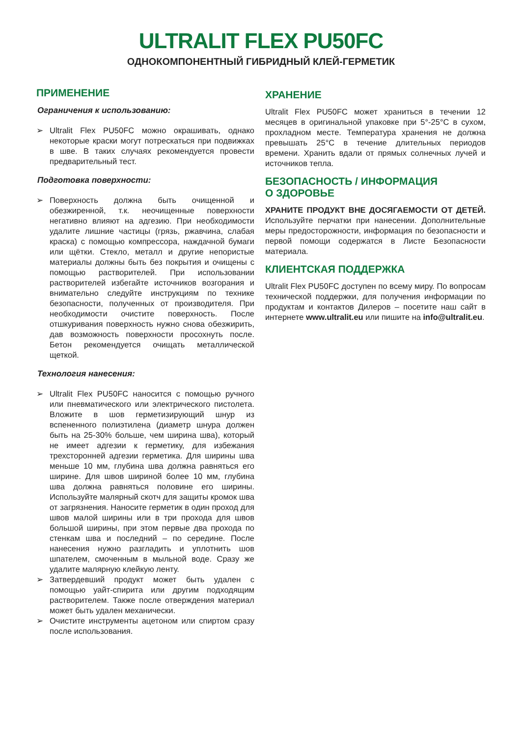ULTRALIT FLEX PU50FC
ОДНОКОМПОНЕНТНЫЙ ГИБРИДНЫЙ КЛЕЙ-ГЕРМЕТИК
ПРИМЕНЕНИЕ
Ограничения к использованию:
➢ Ultralit Flex PU50FC можно окрашивать, однако некоторые краски могут потрескаться при подвижках в шве. В таких случаях рекомендуется провести предварительный тест.
Подготовка поверхности:
➢ Поверхность должна быть очищенной и обезжиренной, т.к. неочищенные поверхности негативно влияют на адгезию. При необходимости удалите лишние частицы (грязь, ржавчина, слабая краска) с помощью компрессора, наждачной бумаги или щётки. Стекло, металл и другие непористые материалы должны быть без покрытия и очищены с помощью растворителей. При использовании растворителей избегайте источников возгорания и внимательно следуйте инструкциям по технике безопасности, полученных от производителя. При необходимости очистите поверхность. После отшкуривания поверхность нужно снова обезжирить, дав возможность поверхности просохнуть после. Бетон рекомендуется очищать металлической щеткой.
Технология нанесения:
➢ Ultralit Flex PU50FC наносится с помощью ручного или пневматического или электрического пистолета. Вложите в шов герметизирующий шнур из вспененного полиэтилена (диаметр шнура должен быть на 25-30% больше, чем ширина шва), который не имеет адгезии к герметику, для избежания трехсторонней адгезии герметика. Для ширины шва меньше 10 мм, глубина шва должна равняться его ширине. Для швов шириной более 10 мм, глубина шва должна равняться половине его ширины. Используйте малярный скотч для защиты кромок шва от загрязнения. Наносите герметик в один проход для швов малой ширины или в три прохода для швов большой ширины, при этом первые два прохода по стенкам шва и последний – по середине. После нанесения нужно разгладить и уплотнить шов шпателем, смоченным в мыльной воде. Сразу же удалите малярную клейкую ленту.
➢ Затвердевший продукт может быть удален с помощью уайт-спирита или другим подходящим растворителем. Также после отверждения материал может быть удален механически.
➢ Очистите инструменты ацетоном или спиртом сразу после использования.
ХРАНЕНИЕ
Ultralit Flex PU50FC может храниться в течении 12 месяцев в оригинальной упаковке при 5°-25°C в сухом, прохладном месте. Температура хранения не должна превышать 25°C в течение длительных периодов времени. Хранить вдали от прямых солнечных лучей и источников тепла.
БЕЗОПАСНОСТЬ / ИНФОРМАЦИЯ
О ЗДОРОВЬЕ
ХРАНИТЕ ПРОДУКТ ВНЕ ДОСЯГАЕМОСТИ ОТ ДЕТЕЙ. Используйте перчатки при нанесении. Дополнительные меры предосторожности, информация по безопасности и первой помощи содержатся в Листе Безопасности материала.
КЛИЕНТСКАЯ ПОДДЕРЖКА
Ultralit Flex PU50FC доступен по всему миру. По вопросам технической поддержки, для получения информации по продуктам и контактов Дилеров – посетите наш сайт в интернете www.ultralit.eu или пишите на info@ultralit.eu.